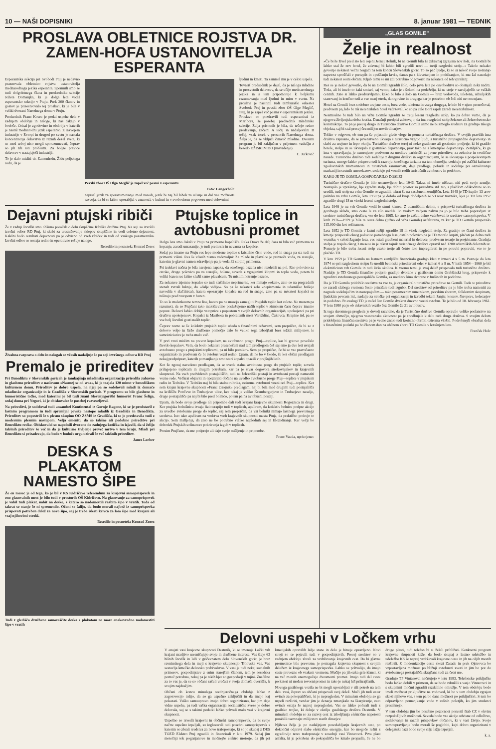10 — NAŠI DOPISNIKI 8. januar 1981 — TEDNIK
PROSLAVA OBLETNICE ROJSTVA DR. ZAMEN-HOFA USTANOVITELJA ESPERANTA
Esperantska sekcija pri Svobodi Ptuj je nedavno praznovala obletnico rojstva ustanovitelja mednarodnega jezika esperanta. Spomnili smo se tudi dolgoletnega člana in predsednika sekcije Jožeta Domanjka, ki je dolga leta vodil esperantsko sekcijo v Ptuju. Prek 200 članov in gostov je prisostvovalo tej proslavi, ki je bila v veliki dvorani Narodnega doma v Ptuju.
Predsednik Franc Kosec je podal uspehe dela v zadnjem obdobju in naloge, ki nas čakajo v bodoče. Orisal je zgodovino in obdobja v katerih je nastal mednarodni jezik esperanto. Z razvojem industrije v Evropi in drugod po svetu je nastala koncentracija delavstva iz raznih dežel sveta, ki se med seboj niso mogli sporazumevati, čeprav so jih trli isti problemi. Za boljše pravice delavcev v nastajajoči industriji.
To je dalo misliti dr. Zamenhofu, Židu poljskega rodu, da je
Pevski zbor OŠ Olga Meglič je zapel več pesmi v esperantu
Foto: Langerholc
napisal jezik za sporazumevanje med narodi, jezik bi naj bil lahek za učenje in dal vse možnosti razvoja, da bi se lahko uporabljal v znanosti, v kulturi in v svobodnem pogovoru med delovnimi
ljudmi in kmeti. Ta zamisel mu je v celoti uspela.
Tovariš predsednik je dejal, da je naloga mladine in prosvetnih delavcev, da se učijo mednarodnega jezika in s tem pripomorejo k boljšemu razumevanju med ljudmi in miru v svetu. Na proslavi je nastopil tudi tamburaški orkester Svobode Ptuj in pevski zbor OŠ Olge Meglič, Ptuj, ki je zapel več pesmi v esperantskem jeziku. Proslavo so pozdravili tudi esperantisti iz Maribora, še posebej predsednik mladinske sekcije. Želja prisotnih je bila, da tečejo redno predavanja, začetni A tečaj in nadaljevalni B tečaj, vsak torek v prostorih Narodnega doma. Želja je, da se vključi čimveč mladine. Dveurni program je bil zaključen v prijetnem vzdušju z besedo DŽISREVIDO (nasvidenje).
C. Jurkovič
Dejavni ptujski ribiči
Že v zadnji številki smo obširno poročali o delu skupščine Ribiške družine Ptuj. Na seji so izvolili izvršni odbor RD Ptuj, ki skrbi za uresničevanje sklepov skupščine in vodi celotno dejavnost. Kakšni bodo rezultati dejavnosti pa je odvisno od vseh ribičev in tudi od vsakega posameznika. Izvršni odbor se sestaja redno in operativno rešuje naloge.
Besedilo in posnetek: Konrad Zorec
Živahna razprava o delu in nalogah se včasih nadaljuje še po seji izvršnega odbora RD Ptuj
Premalo je prireditev
Pri Benediktu v Slovenskih goricah je tamkajšnja mladinska organizacija priredila zabavno in glasbeno prireditev z naslovom »Nasmej se od srca«, ki je trajala 120 minut v benediškem kulturnem domu. Prireditev je dobro uspela, na njej pa so sodelovali mladi iz domače mladinske organizacije in iz Gradišča v Slovenskih goricah. V programu so bile glasbene in humoristične točke, med katerimi je bil tudi znani Slovenjegoriški humorist Franc Šeliga, sedaj doma pri Negovi, ki je obiskovalce še posebej razveseljeval.
Na prireditvi, je sodeloval tudi ansambel Kontinental iz Gornje Ragone, ki se je predstavil z lastnim programom in tudi spremljal pevske nastope mladih iz Gradišča in Benedikta. Prireditev so popestrili še s plesno skupino OO ZSMS iz Gradišča, ki se je predstavila tudi z modernim plesnim nastopom. Velja omeniti, da so takšne ali podobne prireditve pri Benediktu redke. Obiskovalci so napolnili dvorano do zadnjega kotička in izjavili, da si želijo takšnih prireditev še več in da je kulturno življenje preveč mrtvo v tem kraju. Mladi pri Benediktu si prizadevajo, da bodo v bodoče organizirali še več takšnih prireditev.
Janez Lorber
DESKA S PLAKATOM NAMESTO ŠIPE
Že en mesec je od tega, ko je bil v KS Kidričevo referendum za krajevni samoprispevek in eno glasovalnih mest je bilo tudi v prostorih OŠ Kidričevo. Na glasovanje za samoprispevek je vabil tudi plakat, nabit na desko, s katero so nadomestili razbito šipo v vratih. Toda od takrat se stanje še ni spremenilo. Očani se šalijo, da bodo morali najbrž iz samoprispevka prispevati potreben delež za novo šipo, saj je treba iskati krivca za lom šipe med krajani ali vsaj njihovimi otroki.
Besedilo in posnetek: Konrad Zorec
Tudi z gledišča družbene samozaščite deska s plakatom ne more enakovredno nadomestiti šipe v vratih
Ptujske toplice in avtobusni promet
Dolga leta smo čakali v Ptuju na primerno kopališče. Reka Drava že dalj časa ni bila več primerna za kopanje, zaradi umazanije, je tudi premrzla in nevarna za kopalce.
Sedaj pa imamo na Ptuju res lepe moderne toplice s kristalno čisto vodo, red in snaga pa sta tudi na primerni višini. Res še včasih nismo zadovoljni: Za mlade in plavalce je prevroča voda, za starejše, katerim je glavni namen zdravljenje pa je voda 32 stopinj primerna.
Pri izdelavi načrta je bila narejena napaka, da otroškega bazena niso razdelili na pol. Eno polovico za otroke, drugo polovico pa za starejše, bolane, seveda z vgrajenimi klopmi in toplo vodo, potem bi veliki bazen res lahko služil samo plavalcem. Tu mislim notranje bazene.
Za nekatere izjemne kopalce so tudi slačilnice neprimerne, ker nimajo »oken«, zato so na pregradnih stenah zvrtali luknje, da »dalje vidijo«. So pa še nekateri zelo »nepismeni« in udarniško brišejo navodila v slačilnicah, katera opozarjajo kopalce na red in snago, zato pa se nekateri kopalci ne tuširajo pred vstopom v bazen.
To so le malenkostne temne lise, katere pa ne morejo zamegliti Ptujskih toplic kot celote. Ne morem pa razumeti, da so Ptujčani tako maloštevilno poslužujemo naših toplic v zimskem času čeprav imamo popust. Delavci lahko dobijo vstopnice s popustom v svojih delovnih organizacijah, upokojenci pa pri društvu upokojencev. Kopalci iz Maribora in pobratenih mest Varaždina, Čakovca, Krapine itd. pa so vse bolj številni gosti naših toplic.
Čeprav ravno se še kolektiv ptujskih toplic ubada s finančnimi težavami, sem prepričan, da bi se z dobovo voljo in širšo družbeno pomočjo dalo še veliko tega izboljšati brez težkih milijonov, le samoiniciative je treba malo več.
V prvi vrsti mislim na prevoz kopalcev, na avtobusno progo: Ptuj—toplice, kar bi gotovo povečalo število kopalcev. Vem, da bodo nekateri presenečeni nad tem predlogom češ saj smo ja dve leti uvajali avtobusno progo s ptujskimi toplicami, pa ni bilo potnikov. Sem pa prepričan, če bi se vse pravočasno organiziralo in predvsem če bi avtobus vozil redno. Upam, da ne bo v škodo, če kot občan predlagam nekaj predpriprav, katerih pomanjkanje smo stari kopalci opazili v prejšnjih letih.
Kot že zgoraj navedeno predlagam, da se uvede stalna avtobusna proga do ptujskih toplic, seveda prilagojeno toplicam in drugim potrebam, kar pa je stvar dogovora strokovnjakov in krajevnih skupnosti. Na vseh predvidenih postajališčih, tudi na železniški postaji in avtobusni postaji namestiti vozne rede. Večkrat objaviti in opozarjati občane na uvedbo avtobusne proge Ptuj—toplice v ptujskem radiu in Tedniku. V Tedniku naj bi bila stalna rubrika, oziroma avtobusni vozni red Ptuj—toplice. Ker sem krajan krajevne skupnosti »Franc Osojnik« predlagam, naj bi bila med drugimi tudi postajališča na križišču Potrčeve in Trubarjeve ulice, ker tukaj je veliko Krambergerjevo in Trubarjevo naselje, drugo postajališče pa naj bi bilo pred bolnico, potem pa na avtobusni postaji.
Upam, da bodo svoje predloge ali pripombe dali tudi krajani krajevne skupnosti Rogoznica in drugi. Ker ptujska bolnišnica izvaja fizioterapijo tudi v toplicah, apeliram, da kolektiv bolnice podpre akcijo za uvedbo avtobusne proge do toplic, saj sem prepričan, da vsi bolniki nimajo lastnega prevoznega sredstva. Isto tako apeliram na vodstva vseh krajevnih skupnosti mesta Ptuja, da praktično podrejo to akcijo. Sem mišljenja, da zato ne bo potrebno veliko neplodnih sej in filozofiranja. Ker večji bo dohodek Ptujskih sofinancer pokrivanja izgub v toplicah.
Prosim Ptujčane, da me podprejo ali dajo svoje mišljenje in pripombe.
Franc Vauda, upokojenec
„GLAS GOMILE"
Želje in realnost
»Če bi še živel pred sto leti rojeni Jernej Holnik, bi na Gomili bila že zdravnaj zgrajena nov šola, na Gomili bi lahko stal že nov hotel, že zdavnaj bi lahko bili zgradili novi — tretji razgledni stolp...« Takole nekako govorijo nekateri večni nergači na tem koncu Slovenskih goric. To so pač ljudje, ki so si nekoč svojo notranjo napetost sproščali v pretepih in »puščanju krvi«, danes pa s klevetanjem in podtikanjem, ki mu žal nasedajo tudi nekateri resni občani. Kljub temu se mi zdi potrebno odgovoriti na nekatera od teh vprašanj:
Res se je nekoč govorilo, da bi na Gomili zgradili šolo, celo prva leta po osvoboditvi so obstajali neki načrti. Toda, ali bi imelo to kaki smisel, saj vemo, kako je s šolami na podeželju, ki ne stoje v razvijajočih se vaških centrih. Zato si lahko predstavljamo, kako bi bilo s šolo na Gomili — brez vodovoda, telefona, učiteljskih stanovanj in končno tudi z vse manj otrok, da trgovine in drugega kar je potrebno ob šoli niti ne omenjam.
Hotel na Gomili brez sodobno urejene ceste, brez vode, telefona in vsega drugega, le kdo bi v njem prenočeval, predvsem pa, kdo bi tak nerentabilen hotel vzdrževal, ko so pa celo Borl zaprli zaradi nerentabilnosti.
Nesmiselno bi tudi bilo na vrhu Gomile zgraditi že tretji leseni razgledni stolp, ko pa dobro vemo, da je njegova življenjska doba kratka. Današnji predpisi zahtevajo, da ima razgledni stolp železno ali železobetonsko konstrukcijo. To pa je precej drago in Turistično društvo Gomila samo ne bi zmoglo sredstev za gradnjo takega objekta, saj bi stal precej čez milijon novih dinarjev.
Toliko v odgovor, ob tem pa še pojasnilo glede vloge in pomena turističnega društva. V svojih pravilih ima društvo zapisano, da se prvenstveno ukvarja s turistično vzgojo ljudi, s turistično propagandno dejavnostjo in skrbi za urejeno in lepo okolje. Turistično društvo torej ni neko gradbeno ali gostinsko podjetje, ki bi gradilo hotele, stolpe in se ukvarjalo z gostinsko dejavnostjo, prav tako ne s kmetijsko dejavnostjo. Zemljišče, ki ga ima v upravljanju, je namenjeno predvsem za ureditev parkirišč, za javne prireditve, za zelenice in cvetlične nasade. Turistično društvo tudi sodeluje z drugimi društvi in organizacijami, ki se ukvarjajo s pospeševanjem turizma, mnogo lahko prispeva tudi k razvoju kmečkega turizma na tem območju, sodeluje pri zaščiti kulturno zgodovinskih znamenitosti in turističnih zanimivosti, daje predloge, pobude in sodeluje pri označevanju markacij in cestnih smerokazov, sodeluje pri voznih redih turističnih avtobusov in podobno.
KAKO JE TD GOMILA GOSPODARILO DOSLEJ
Turistično društvo Gomila je bilo ustanovljeno leta 1946. Takrat ni imelo ničesar, niti pedi svoje zemlje. Nastajalo je vprašanje, kje zgraditi stolp, kje dobiti prostor za prireditve itd. No, s plačilom odškodnine so to uredili, tudi stolp na vrhu Gomile so zgradili, takrat še na zasebnem zemljišču. Leta 1948 je TD kupilo 13 arov pašnika na vrhu Gomile, leta 1950 pa je dobilo od kraja dodeljenih še 53 arov travnika, kjer je TD leta 1952 zgradilo drugi 18 m visoki leseni razgledni stolp.
Leta 1946 je na vrh Gomile vodil le strmi klanec. Z udarniškim delom, s prispevki turističnega društva in gozdnega sklada, smo cesto le za silo uredili. Po vsakem večjem nalivu pa jo je bilo treba popravljati iz sredstev turističnega društva, vse do leta 1965, ko smo jo začeli delno vzdrževati iz sredstev samoprispevka. V letih 1976—1979 je bila ta cesta delno (južno od vrha Gomile) asfaltirana, za kar je TD Gomila prispevalo 115.000 din kot sofinancer.
Leta 1952 je TD Gomila v lastni režiji zgradilo 18 m visok razgledni stolp. Za gradnjo so člani društva in kmetje prispevali okrog polovico potrebnega lesa, ostalo polovico pa je TD moralo kupiti, plačati pa delno tudi voznike, v celoti žaganje lesa, ves ostali gradbeni material in delavce, predvsem tesarje in projektante. Gradnja stolpa je trajala okrog 3 mesece in je takrat tajnik turističnega društva opravil nad 1200 udarniških delovnih ur. Pozneje je bilo treba leseni stolp vsako tretje ali četrto leto impregnirati in po potrebi popraviti, vse to je plačalo TD.
V letu 1959 je TD Gomila na lastnem zemljišču financiralo gradnjo kleti v izmeri 4 x 5 m. Pozneje do leta 1974 so pri razglednem stolpu še uredili betonski prireditveni oder v izmeri 6 x 8 m. V letih 1954—1960 je bil elektrificiran vrh Gomile in tudi širša okolica. K vsemu temu je svoj delež prispevalo tudi turistično društvo. Nadalje je TD Gomila finančno podprlo gradnjo dvorane v gasilskem domu Grabšinski breg, prispevalo k zgraditvi avtobusnega postajališča Gomila, za ureditev kino dvorane v Juršincih in podobno.
Da je TD Gomila pridobilo sredstva za vse to, je organiziralo turistične prireditve na Gomili. Toda te prireditve so zaradi slabega vremena često prinašale tudi izgubo. Del sredstev od prireditev pa je bilo treba nameniti za nagrade sodelujočim in nastopajočim — tako posameznim umetnikom, pevskim zborom, folklornim skupinam, ljudskim pevcem itd., nadalje za stroške pri organizaciji in izvedbi tekem žanjic, koscev, škropcev, kolesarjev in podobno. Po zaslugi TD je začel čez Gomilo dvakrat dnevno voziti avtobus. To je bilo od 10. februarja 1961. V letu 1980 pa je ob delavnikih vozilo čez Gomilo že 21 avtobusov.
Iz tega skromnega pregleda je dovolj razvidno, da je Turistično društvo Gomila opravilo veliko poslanstvo na svojem območju, njegova vsestranska aktivnost pa je spodbujala k delu tudi druga društva. S svojim delom pridobljena finančna sredstva pa je vedno znalo tudi koristno obrniti oziroma vložiti. Podrobnejši obračun dela s finančnimi podatki pa bo članom dan na občnem zboru TD Gomila v letošnjem letu.
Franček Holc
Delovni uspehi v Ločkem vrhu
V enajsti vasi krajevne skupnosti Destrnik, ki se imenuje Ločki vrh krajani marljivo uresničujejo svoje in družbene interese. Vas šteje 63 hišnih številk in leži v gričevnatem delu Slovenskih goric, je brez ravninskega dela in meji s krajevno skupnostjo Trnovska vas. Vas sestavlja kmečko delavsko prebivalstvo. V vasi je tudi nekaj socialnih primerov, gospodinjstev z enim starejšim članom, tem je sosedska pomoč potrebna, nekaj pa je takih kjer so gospodarji v tujini. Značilno za to vas je, da se so občani začeli vračati v svoja domača dvorišča, k svojim najdražjim.
Občani ob koncu minulega srednjeročnega obdobja lahko z zagotovostjo trdijo, da so ga uspešno zaključili in da imajo kaj pokazati. Vaško samoupravo imajo dobro organizirano, kar jim daje vidne uspehe, pa tudi vaška organizacija socialistične zveze je dobro delovala, saj se s takimi podatki lahko pohvali malo vasi v krajevni skupnosti.
Uspešno so izvedli krajevni in občinski samoprispevek, da bi svoje načrte uspešno izpeljali, so izglasovali tudi posebni samoprispevek s katerim so zbrali sredstva za novo trafopostajo, ki so jo skupaj z DES TOZD Elektro Ptuj zgradili in financirali v letu 1979. Sedaj jim motečnji tok poganjanove in močnejše elektro motorje, da jih pri kmetijskih opravilih lažje stane in delo je hitreje opravljeno. Novi stroji so se pojavili tudi v gospodinjstvih. Precej sredstev so v zadnjem obdobju zbrali za vzdrževanje krajevnih cest. Da bi glavne prometnice bile prevozne, je pomagala krajevna skupnost s svojim deležem iz krajevnega samoprispevka. Lahko se pohvalijo, da imajo ceste prevozne ob vsakem vremenu. Mučijo pa jih ozka grla-klanci, ki na več mestih onemogočajo dvosmerni promet. Imajo tudi del ceste po kateri ni možen tovorni promet in tako je nekaj hiš prikrajšanih.
Novega gasilskega vozila ne bi mogli uporabljati v sili potreb na tem delu vasi, čeprav so občani prispevali svoj delež. Muči jih tudi oster ovinek za pokopališčem, ki je nepregleden. V minulem obdobju so ga uspeli razširiti, vendar jim je denarja zmanjkalo za škarpiranje, zato ovinek ostaja še naprej nepregleden. Vas se lahko pohvali tudi z gasilsko trojko, ki deluje v okrilju gasilskega društva Destrnik. V minulem obdobju so za razvoj cest iz izboljšanja električne napetosti porabili osemnajst milijonov starih dinarjev.
Njihova želja je po nadaljnjem posodabljanju krajevnih cest, po dokončni odpravi slabe električne energije, kar bo mogoče rešiti z zgraditvijo nove trafopostaje v sosednji vasi Vintarovci. Prva plast asfalta, ki je položena do pokopališča bo kmalo propadla, če ne bo druge plasti, tudi telefon bi si želeli približati. Konkretni program krajevne skupnosti kaže, da bodo skupaj z lastno udeležbo in udeležbo KS še naprej vzdrževali krajevne ceste in jih na ožjih mestih razširili. Z modernizacijo ceste skozi Zasade in prek Ojstrovca bo vzpostavljena možnost po bližnji avtobusni zvezi in jim bo pot do avtobusnega postajališča skrajšana tudi za četrt ure.
Gradnjo TP Vintarovci načrtujejo v letu 1983. Telefonske priključke bodo lahko dobili v primeru, da se bodo združili z vasjo Vintarovci in s skupnimi močmi zgradili razdelilno omrežje. V tem obdobju bodo imeli možnost priključitve na vodovod, ki bo v tem obdobju zgrajen skozi njihovo vas, s tem pa bo dana možnost po priključitvi. S tem bo odpravljeno pomanjkanje vode v sušnih poletjih, ko jim studenci presahnejo.
V tem obdobju jim bo posebno pozornost posvetil štab CZ v okviru razpoložljivih možnosti. Seveda bodo vse akcije odvisne od odločitve, sodelovanja in raznih prispevkov občanov, ki v vasi živijo. Svojo samoupravljanje bodo morali še poglobiti, kajti dobro organizirani v delegatski bazi bodo svoje cilje lažje izpeljali.
k. a.